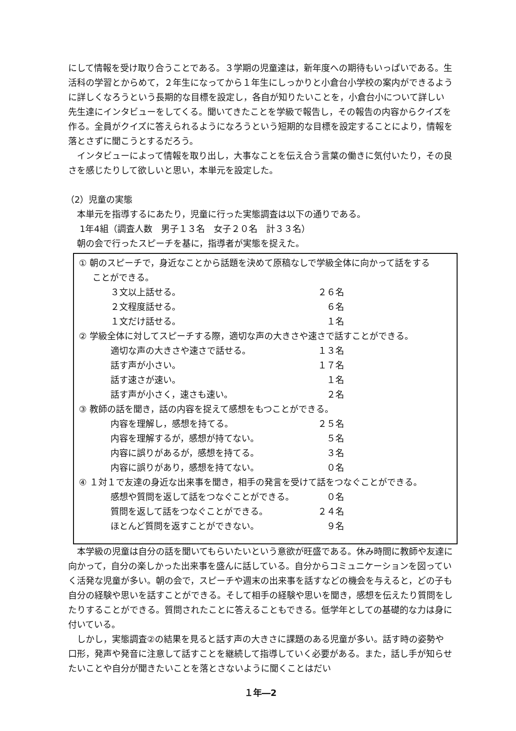にして情報を受け取り合うことである。３学期の児童達は，新年度への期待もいっぱいである。生活科の学習とからめて，２年生になってから１年生にしっかりと小倉台小学校の案内ができるように詳しくなろうという長期的な目標を設定し，各自が知りたいことを，小倉台小について詳しい先生達にインタビューをしてくる。聞いてきたことを学級で報告し，その報告の内容からクイズを作る。全員がクイズに答えられるようになろうという短期的な目標を設定することにより，情報を落とさずに聞こうとするだろう。
インタビューによって情報を取り出し，大事なことを伝え合う言葉の働きに気付いたり，その良さを感じたりして欲しいと思い，本単元を設定した。
（2）児童の実態
本単元を指導するにあたり，児童に行った実態調査は以下の通りである。
1年4組（調査人数　男子１３名　女子２０名　計３３名）
朝の会で行ったスピーチを基に，指導者が実態を捉えた。
① 朝のスピーチで，身近なことから話題を決めて原稿なしで学級全体に向かって話をする
ことができる。
３文以上話せる。 ２６名
２文程度話せる。 ６名
１文だけ話せる。 １名
② 学級全体に対してスピーチする際，適切な声の大きさや速さで話すことができる。
適切な声の大きさや速さで話せる。 １３名
話す声が小さい。 １７名
話す速さが速い。 １名
話す声が小さく，速さも速い。 ２名
③ 教師の話を聞き，話の内容を捉えて感想をもつことができる。
内容を理解し，感想を持てる。 ２５名
内容を理解するが，感想が持てない。 ５名
内容に誤りがあるが，感想を持てる。 ３名
内容に誤りがあり，感想を持てない。 ０名
④ １対１で友達の身近な出来事を聞き，相手の発言を受けて話をつなぐことができる。
感想や質問を返して話をつなぐことができる。 ０名
質問を返して話をつなぐことができる。 ２４名
ほとんど質問を返すことができない。 ９名
本学級の児童は自分の話を聞いてもらいたいという意欲が旺盛である。休み時間に教師や友達に向かって，自分の楽しかった出来事を盛んに話している。自分からコミュニケーションを図っていく活発な児童が多い。朝の会で，スピーチや週末の出来事を話すなどの機会を与えると，どの子も自分の経験や思いを話すことができる。そして相手の経験や思いを聞き，感想を伝えたり質問をしたりすることができる。質問されたことに答えることもできる。低学年としての基礎的な力は身に付いている。
しかし，実態調査②の結果を見ると話す声の大きさに課題のある児童が多い。話す時の姿勢や口形，発声や発音に注意して話すことを継続して指導していく必要がある。また，話し手が知らせたいことや自分が聞きたいことを落とさないように聞くことはだい
１年―2